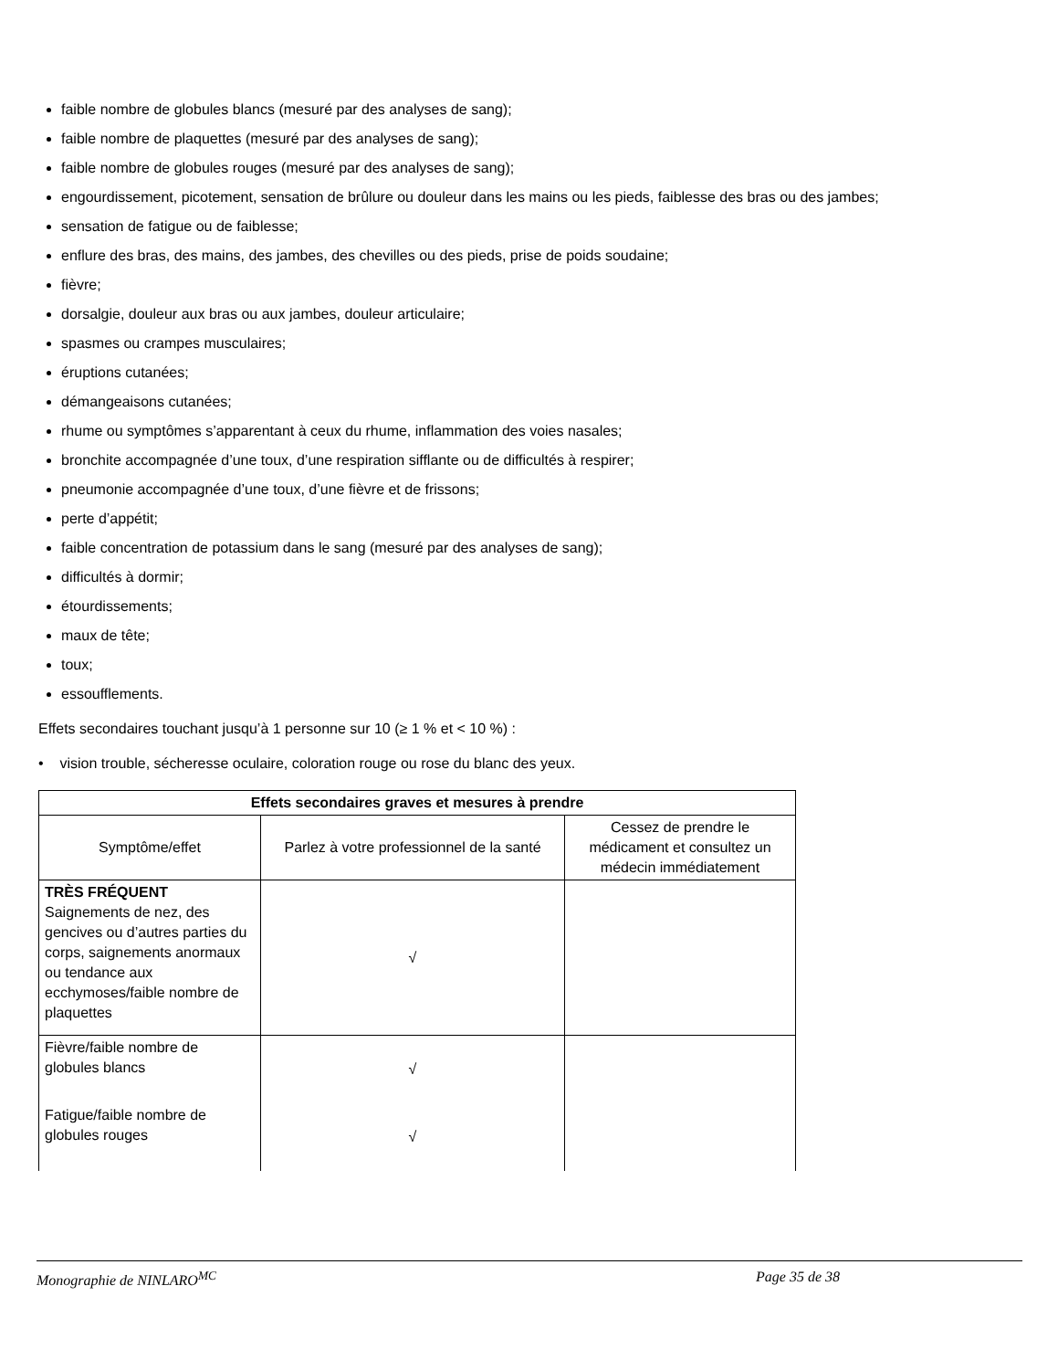faible nombre de globules blancs (mesuré par des analyses de sang);
faible nombre de plaquettes (mesuré par des analyses de sang);
faible nombre de globules rouges (mesuré par des analyses de sang);
engourdissement, picotement, sensation de brûlure ou douleur dans les mains ou les pieds, faiblesse des bras ou des jambes;
sensation de fatigue ou de faiblesse;
enflure des bras, des mains, des jambes, des chevilles ou des pieds, prise de poids soudaine;
fièvre;
dorsalgie, douleur aux bras ou aux jambes, douleur articulaire;
spasmes ou crampes musculaires;
éruptions cutanées;
démangeaisons cutanées;
rhume ou symptômes s’apparentant à ceux du rhume, inflammation des voies nasales;
bronchite accompagnée d’une toux, d’une respiration sifflante ou de difficultés à respirer;
pneumonie accompagnée d’une toux, d’une fièvre et de frissons;
perte d’appétit;
faible concentration de potassium dans le sang (mesuré par des analyses de sang);
difficultés à dormir;
étourdissements;
maux de tête;
toux;
essoufflements.
Effets secondaires touchant jusqu’à 1 personne sur 10 (≥ 1 % et < 10 %) :
• vision trouble, sécheresse oculaire, coloration rouge ou rose du blanc des yeux.
| Effets secondaires graves et mesures à prendre | | |
| --- | --- | --- |
| Symptôme/effet | Parlez à votre professionnel de la santé | Cessez de prendre le médicament et consultez un médecin immédiatement |
| TRÈS FRÉQUENT Saignements de nez, des gencives ou d’autres parties du corps, saignements anormaux ou tendance aux ecchymoses/faible nombre de plaquettes | √ | |
| Fièvre/faible nombre de globules blancs | √ | |
| Fatigue/faible nombre de globules rouges | √ | |
Monographie de NINLARO<sup>MC</sup> Page 35 de 38